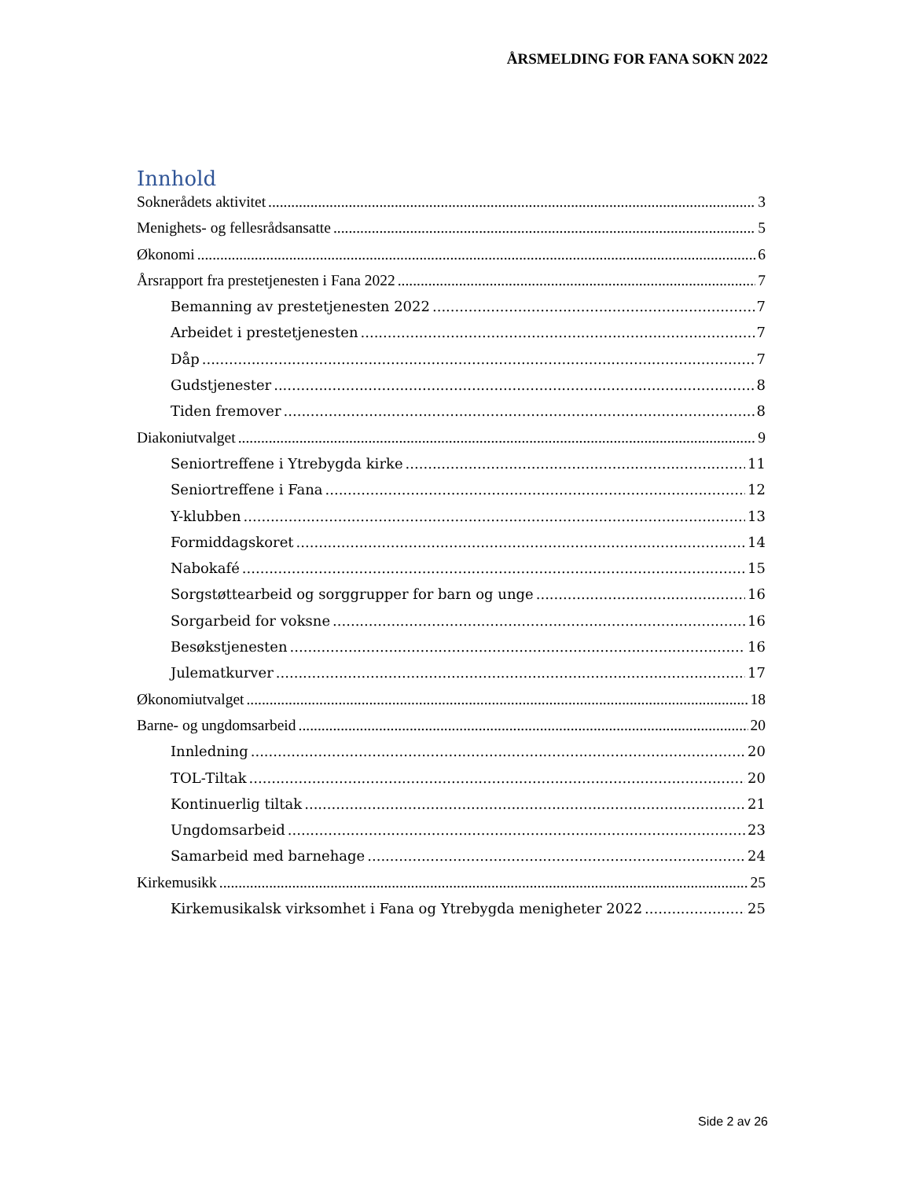ÅRSMELDING FOR FANA SOKN 2022
Innhold
Soknerådets aktivitet 3
Menighets- og fellesrådsansatte 5
Økonomi 6
Årsrapport fra prestetjenesten i Fana 2022 7
Bemanning av prestetjenesten 2022 7
Arbeidet i prestetjenesten 7
Dåp 7
Gudstjenester 8
Tiden fremover 8
Diakoniutvalget 9
Seniortreffene i Ytrebygda kirke 11
Seniortreffene i Fana 12
Y-klubben 13
Formiddagskoret 14
Nabokafé 15
Sorgstøttearbeid og sorggrupper for barn og unge 16
Sorgarbeid for voksne 16
Besøkstjenesten 16
Julematkurver 17
Økonomiutvalget 18
Barne- og ungdomsarbeid 20
Innledning 20
TOL-Tiltak 20
Kontinuerlig tiltak 21
Ungdomsarbeid 23
Samarbeid med barnehage 24
Kirkemusikk 25
Kirkemusikalsk virksomhet i Fana og Ytrebygda menigheter 2022 25
Side 2 av 26